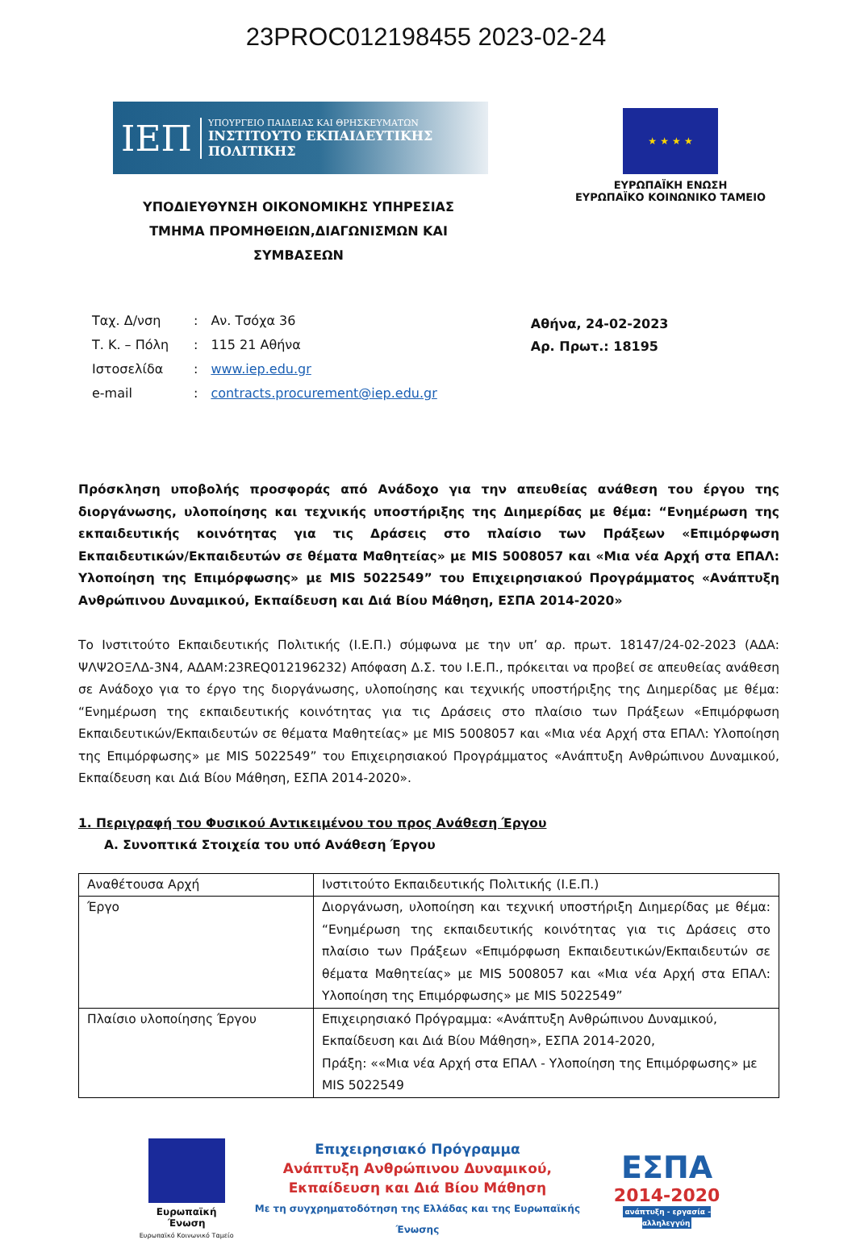23PROC012198455 2023-02-24
ΙΕΠ
ΥΠΟΥΡΓΕΙΟ ΠΑΙΔΕΙΑΣ ΚΑΙ ΘΡΗΣΚΕΥΜΑΤΩΝ
ΙΝΣΤΙΤΟΥΤΟ ΕΚΠΑΙΔΕΥΤΙΚΗΣ ΠΟΛΙΤΙΚΗΣ
★ ★ ★ ★
ΕΥΡΩΠΑΪΚΗ ΕΝΩΣΗ
ΕΥΡΩΠΑΪΚΟ ΚΟΙΝΩΝΙΚΟ ΤΑΜΕΙΟ
ΥΠΟΔΙΕΥΘΥΝΣΗ ΟΙΚΟΝΟΜΙΚΗΣ ΥΠΗΡΕΣΙΑΣ
ΤΜΗΜΑ ΠΡΟΜΗΘΕΙΩΝ,ΔΙΑΓΩΝΙΣΜΩΝ ΚΑΙ ΣΥΜΒΑΣΕΩΝ
| Ταχ. Δ/νση | : | Αν. Τσόχα 36 |
| Τ. Κ. – Πόλη | : | 115 21 Αθήνα |
| Ιστοσελίδα | : | www.iep.edu.gr |
| e-mail | : | contracts.procurement@iep.edu.gr |
Αθήνα, 24-02-2023
Αρ. Πρωτ.: 18195
Πρόσκληση υποβολής προσφοράς από Ανάδοχο για την απευθείας ανάθεση του έργου της διοργάνωσης, υλοποίησης και τεχνικής υποστήριξης της Διημερίδας με θέμα: “Ενημέρωση της εκπαιδευτικής κοινότητας για τις Δράσεις στο πλαίσιο των Πράξεων «Επιμόρφωση Εκπαιδευτικών/Εκπαιδευτών σε θέματα Μαθητείας» με MIS 5008057 και «Μια νέα Αρχή στα ΕΠΑΛ: Υλοποίηση της Επιμόρφωσης» με MIS 5022549” του Επιχειρησιακού Προγράμματος «Ανάπτυξη Ανθρώπινου Δυναμικού, Εκπαίδευση και Διά Βίου Μάθηση, ΕΣΠΑ 2014-2020»
Το Ινστιτούτο Εκπαιδευτικής Πολιτικής (Ι.Ε.Π.) σύμφωνα με την υπ’ αρ. πρωτ. 18147/24-02-2023 (ΑΔΑ: ΨΛΨ2ΟΞΛΔ-3Ν4, ΑΔΑΜ:23REQ012196232) Απόφαση Δ.Σ. του Ι.Ε.Π., πρόκειται να προβεί σε απευθείας ανάθεση σε Ανάδοχο για το έργο της διοργάνωσης, υλοποίησης και τεχνικής υποστήριξης της Διημερίδας με θέμα: “Ενημέρωση της εκπαιδευτικής κοινότητας για τις Δράσεις στο πλαίσιο των Πράξεων «Επιμόρφωση Εκπαιδευτικών/Εκπαιδευτών σε θέματα Μαθητείας» με MIS 5008057 και «Μια νέα Αρχή στα ΕΠΑΛ: Υλοποίηση της Επιμόρφωσης» με MIS 5022549” του Επιχειρησιακού Προγράμματος «Ανάπτυξη Ανθρώπινου Δυναμικού, Εκπαίδευση και Διά Βίου Μάθηση, ΕΣΠΑ 2014-2020».
1. Περιγραφή του Φυσικού Αντικειμένου του προς Ανάθεση Έργου
Α. Συνοπτικά Στοιχεία του υπό Ανάθεση Έργου
| Αναθέτουσα Αρχή | Ινστιτούτο Εκπαιδευτικής Πολιτικής (Ι.Ε.Π.) |
| Έργο | Διοργάνωση, υλοποίηση και τεχνική υποστήριξη Διημερίδας με θέμα: “Ενημέρωση της εκπαιδευτικής κοινότητας για τις Δράσεις στο πλαίσιο των Πράξεων «Επιμόρφωση Εκπαιδευτικών/Εκπαιδευτών σε θέματα Μαθητείας» με MIS 5008057 και «Μια νέα Αρχή στα ΕΠΑΛ: Υλοποίηση της Επιμόρφωσης» με MIS 5022549” |
| Πλαίσιο υλοποίησης Έργου | Επιχειρησιακό Πρόγραμμα: «Ανάπτυξη Ανθρώπινου Δυναμικού, Εκπαίδευση και Διά Βίου Μάθηση», ΕΣΠΑ 2014-2020, Πράξη: ««Μια νέα Αρχή στα ΕΠΑΛ - Υλοποίηση της Επιμόρφωσης» με MIS 5022549 |
Ευρωπαϊκή Ένωση
Ευρωπαϊκό Κοινωνικό Ταμείο
Επιχειρησιακό Πρόγραμμα
Ανάπτυξη Ανθρώπινου Δυναμικού,
Εκπαίδευση και Διά Βίου Μάθηση
Με τη συγχρηματοδότηση της Ελλάδας και της Ευρωπαϊκής Ένωσης
ΕΣΠΑ
2014-2020
ανάπτυξη - εργασία - αλληλεγγύη